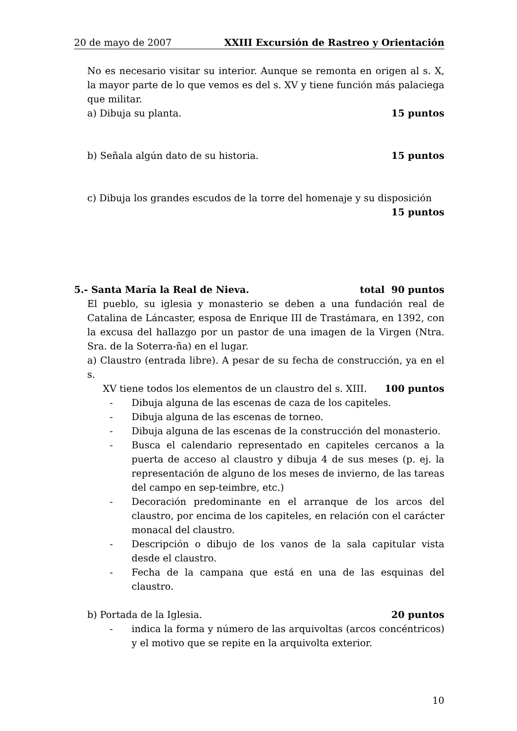20 de mayo de 2007 XXIII Excursión de Rastreo y Orientación
No es necesario visitar su interior. Aunque se remonta en origen al s. X, la mayor parte de lo que vemos es del s. XV y tiene función más palaciega que militar.
a) Dibuja su planta. 15 puntos
b) Señala algún dato de su historia. 15 puntos
c) Dibuja los grandes escudos de la torre del homenaje y su disposición
15 puntos
5.- Santa María la Real de Nieva. total 90 puntos
El pueblo, su iglesia y monasterio se deben a una fundación real de Catalina de Láncaster, esposa de Enrique III de Trastámara, en 1392, con la excusa del hallazgo por un pastor de una imagen de la Virgen (Ntra. Sra. de la Soterra-ña) en el lugar.
a) Claustro (entrada libre). A pesar de su fecha de construcción, ya en el s.
XV tiene todos los elementos de un claustro del s. XIII. 100 puntos
- Dibuja alguna de las escenas de caza de los capiteles.
- Dibuja alguna de las escenas de torneo.
- Dibuja alguna de las escenas de la construcción del monasterio.
- Busca el calendario representado en capiteles cercanos a la puerta de acceso al claustro y dibuja 4 de sus meses (p. ej. la representación de alguno de los meses de invierno, de las tareas del campo en sep-teimbre, etc.)
- Decoración predominante en el arranque de los arcos del claustro, por encima de los capiteles, en relación con el carácter monacal del claustro.
- Descripción o dibujo de los vanos de la sala capitular vista desde el claustro.
- Fecha de la campana que está en una de las esquinas del claustro.
b) Portada de la Iglesia. 20 puntos
- indica la forma y número de las arquivoltas (arcos concéntricos) y el motivo que se repite en la arquivolta exterior.
10